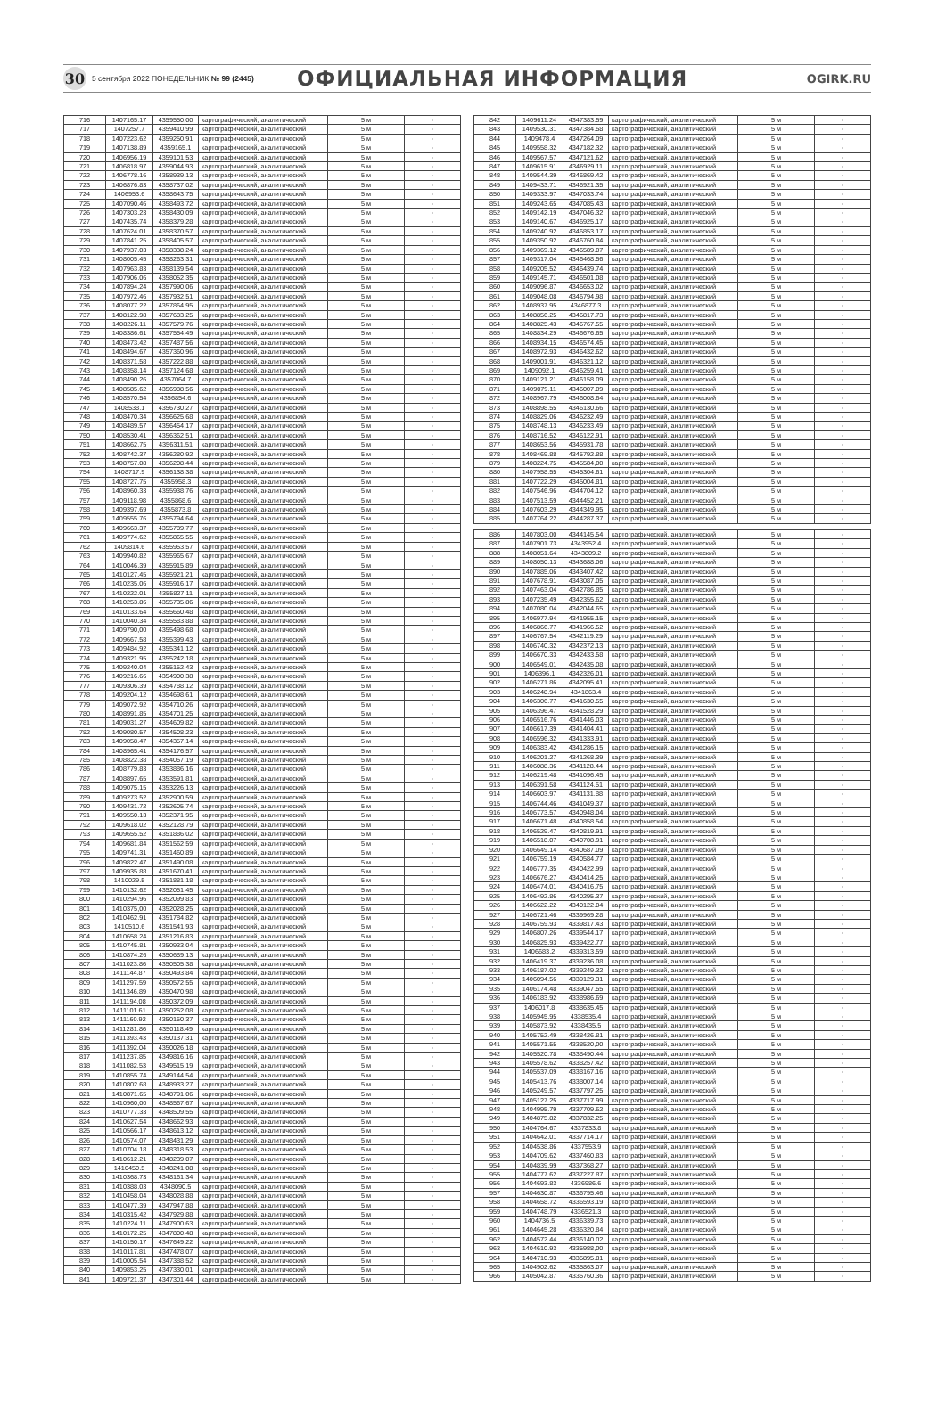30
5 сентября 2022 ПОНЕДЕЛЬНИК № 99 (2445)
ОФИЦИАЛЬНАЯ ИНФОРМАЦИЯ
OGIRK.RU
| 716 | 1407165.17 | 4359550,00 | картографический, аналитический | 5 м | - |
| 717 | 1407257.7 | 4359410.99 | картографический, аналитический | 5 м | - |
| 718 | 1407223.62 | 4359250.91 | картографический, аналитический | 5 м | - |
| 719 | 1407138.89 | 4359165.1 | картографический, аналитический | 5 м | - |
| 720 | 1406956.19 | 4359101.53 | картографический, аналитический | 5 м | - |
| 721 | 1406818.97 | 4359044.93 | картографический, аналитический | 5 м | - |
| 722 | 1406778.16 | 4358939.13 | картографический, аналитический | 5 м | - |
| 723 | 1406876.83 | 4358737.02 | картографический, аналитический | 5 м | - |
| 724 | 1406953.6 | 4358643.75 | картографический, аналитический | 5 м | - |
| 725 | 1407090.46 | 4358493.72 | картографический, аналитический | 5 м | - |
| 726 | 1407303.23 | 4358430.09 | картографический, аналитический | 5 м | - |
| 727 | 1407435.74 | 4358379.28 | картографический, аналитический | 5 м | - |
| 728 | 1407624.01 | 4358370.57 | картографический, аналитический | 5 м | - |
| 729 | 1407841.25 | 4358405.57 | картографический, аналитический | 5 м | - |
| 730 | 1407937.03 | 4358338.24 | картографический, аналитический | 5 м | - |
| 731 | 1408005.45 | 4358263.31 | картографический, аналитический | 5 м | - |
| 732 | 1407963.83 | 4358139.54 | картографический, аналитический | 5 м | - |
| 733 | 1407906.06 | 4358052.35 | картографический, аналитический | 5 м | - |
| 734 | 1407894.24 | 4357990.06 | картографический, аналитический | 5 м | - |
| 735 | 1407972.46 | 4357932.51 | картографический, аналитический | 5 м | - |
| 736 | 1408077.22 | 4357864.95 | картографический, аналитический | 5 м | - |
| 737 | 1408122.98 | 4357683.25 | картографический, аналитический | 5 м | - |
| 738 | 1408226.11 | 4357579.76 | картографический, аналитический | 5 м | - |
| 739 | 1408386.61 | 4357554.49 | картографический, аналитический | 5 м | - |
| 740 | 1408473.42 | 4357487.56 | картографический, аналитический | 5 м | - |
| 741 | 1408494.67 | 4357360.96 | картографический, аналитический | 5 м | - |
| 742 | 1408371.58 | 4357222.88 | картографический, аналитический | 5 м | - |
| 743 | 1408358.14 | 4357124.68 | картографический, аналитический | 5 м | - |
| 744 | 1408490.26 | 4357064.7 | картографический, аналитический | 5 м | - |
| 745 | 1408585.62 | 4356988.56 | картографический, аналитический | 5 м | - |
| 746 | 1408570.54 | 4356854.6 | картографический, аналитический | 5 м | - |
| 747 | 1408538.1 | 4356730.27 | картографический, аналитический | 5 м | - |
| 748 | 1408470.34 | 4356625.68 | картографический, аналитический | 5 м | - |
| 749 | 1408489.57 | 4356454.17 | картографический, аналитический | 5 м | - |
| 750 | 1408530.41 | 4356362.51 | картографический, аналитический | 5 м | - |
| 751 | 1408662.75 | 4356311.51 | картографический, аналитический | 5 м | - |
| 752 | 1408742.37 | 4356280.92 | картографический, аналитический | 5 м | - |
| 753 | 1408757.08 | 4356208.44 | картографический, аналитический | 5 м | - |
| 754 | 1408717.9 | 4356138.38 | картографический, аналитический | 5 м | - |
| 755 | 1408727.75 | 4355958.3 | картографический, аналитический | 5 м | - |
| 756 | 1408960.33 | 4355938.76 | картографический, аналитический | 5 м | - |
| 757 | 1409118.98 | 4355868.6 | картографический, аналитический | 5 м | - |
| 758 | 1409397.69 | 4355873.8 | картографический, аналитический | 5 м | - |
| 759 | 1409555.76 | 4355794.64 | картографический, аналитический | 5 м | - |
| 760 | 1409663.37 | 4355789.77 | картографический, аналитический | 5 м | - |
| 761 | 1409774.62 | 4355865.55 | картографический, аналитический | 5 м | - |
| 762 | 1409814.6 | 4355953.57 | картографический, аналитический | 5 м | - |
| 763 | 1409940.82 | 4355965.67 | картографический, аналитический | 5 м | - |
| 764 | 1410046.39 | 4355915.89 | картографический, аналитический | 5 м | - |
| 765 | 1410127.45 | 4355921.21 | картографический, аналитический | 5 м | - |
| 766 | 1410235.06 | 4355916.17 | картографический, аналитический | 5 м | - |
| 767 | 1410222.01 | 4355827.11 | картографический, аналитический | 5 м | - |
| 768 | 1410253.86 | 4355735.86 | картографический, аналитический | 5 м | - |
| 769 | 1410133.64 | 4355660.48 | картографический, аналитический | 5 м | - |
| 770 | 1410040.34 | 4355583.88 | картографический, аналитический | 5 м | - |
| 771 | 1409790,00 | 4355498.68 | картографический, аналитический | 5 м | - |
| 772 | 1409667.58 | 4355399.43 | картографический, аналитический | 5 м | - |
| 773 | 1409484.92 | 4355341.12 | картографический, аналитический | 5 м | - |
| 774 | 1409321.95 | 4355242.18 | картографический, аналитический | 5 м | - |
| 775 | 1409240.04 | 4355152.43 | картографический, аналитический | 5 м | - |
| 776 | 1409216.66 | 4354900.38 | картографический, аналитический | 5 м | - |
| 777 | 1409306.39 | 4354788.12 | картографический, аналитический | 5 м | - |
| 778 | 1409204.12 | 4354698.61 | картографический, аналитический | 5 м | - |
| 779 | 1409072.92 | 4354710.26 | картографический, аналитический | 5 м | - |
| 780 | 1408991.85 | 4354701.25 | картографический, аналитический | 5 м | - |
| 781 | 1409031.27 | 4354609.82 | картографический, аналитический | 5 м | - |
| 782 | 1409080.57 | 4354508.23 | картографический, аналитический | 5 м | - |
| 783 | 1409058.47 | 4354357.14 | картографический, аналитический | 5 м | - |
| 784 | 1408965.41 | 4354176.57 | картографический, аналитический | 5 м | - |
| 785 | 1408822.38 | 4354057.19 | картографический, аналитический | 5 м | - |
| 786 | 1408779.83 | 4353886.16 | картографический, аналитический | 5 м | - |
| 787 | 1408897.65 | 4353591.81 | картографический, аналитический | 5 м | - |
| 788 | 1409075.15 | 4353226.13 | картографический, аналитический | 5 м | - |
| 789 | 1409273.52 | 4352900.59 | картографический, аналитический | 5 м | - |
| 790 | 1409431.72 | 4352605.74 | картографический, аналитический | 5 м | - |
| 791 | 1409550.13 | 4352371.95 | картографический, аналитический | 5 м | - |
| 792 | 1409618.02 | 4352128.79 | картографический, аналитический | 5 м | - |
| 793 | 1409655.52 | 4351886.02 | картографический, аналитический | 5 м | - |
| 794 | 1409681.84 | 4351562.59 | картографический, аналитический | 5 м | - |
| 795 | 1409741.31 | 4351460.89 | картографический, аналитический | 5 м | - |
| 796 | 1409822.47 | 4351490.08 | картографический, аналитический | 5 м | - |
| 797 | 1409935.88 | 4351670.41 | картографический, аналитический | 5 м | - |
| 798 | 1410029.5 | 4351881.18 | картографический, аналитический | 5 м | - |
| 799 | 1410132.62 | 4352051.45 | картографический, аналитический | 5 м | - |
| 800 | 1410294.96 | 4352099.83 | картографический, аналитический | 5 м | - |
| 801 | 1410375,00 | 4352028.25 | картографический, аналитический | 5 м | - |
| 802 | 1410462.91 | 4351784.82 | картографический, аналитический | 5 м | - |
| 803 | 1410510.6 | 4351541.93 | картографический, аналитический | 5 м | - |
| 804 | 1410658.24 | 4351216.83 | картографический, аналитический | 5 м | - |
| 805 | 1410745.81 | 4350933.04 | картографический, аналитический | 5 м | - |
| 806 | 1410874.26 | 4350689.13 | картографический, аналитический | 5 м | - |
| 807 | 1411023.86 | 4350505.38 | картографический, аналитический | 5 м | - |
| 808 | 1411144.87 | 4350493.84 | картографический, аналитический | 5 м | - |
| 809 | 1411297.59 | 4350572.55 | картографический, аналитический | 5 м | - |
| 810 | 1411346.89 | 4350470.98 | картографический, аналитический | 5 м | - |
| 811 | 1411194.08 | 4350372.09 | картографический, аналитический | 5 м | - |
| 812 | 1411101.61 | 4350252.08 | картографический, аналитический | 5 м | - |
| 813 | 1411160.92 | 4350150.37 | картографический, аналитический | 5 м | - |
| 814 | 1411281.86 | 4350118.49 | картографический, аналитический | 5 м | - |
| 815 | 1411393.43 | 4350137.31 | картографический, аналитический | 5 м | - |
| 816 | 1411392.04 | 4350026.18 | картографический, аналитический | 5 м | - |
| 817 | 1411237.85 | 4349816.16 | картографический, аналитический | 5 м | - |
| 818 | 1411082.53 | 4349515.19 | картографический, аналитический | 5 м | - |
| 819 | 1410855.74 | 4349144.54 | картографический, аналитический | 5 м | - |
| 820 | 1410802.68 | 4348933.27 | картографический, аналитический | 5 м | - |
| 821 | 1410871.65 | 4348791.06 | картографический, аналитический | 5 м | - |
| 822 | 1410960,00 | 4348567.67 | картографический, аналитический | 5 м | - |
| 823 | 1410777.33 | 4348509.55 | картографический, аналитический | 5 м | - |
| 824 | 1410627.54 | 4348662.93 | картографический, аналитический | 5 м | - |
| 825 | 1410566.17 | 4348613.12 | картографический, аналитический | 5 м | - |
| 826 | 1410574.07 | 4348431.29 | картографический, аналитический | 5 м | - |
| 827 | 1410704.18 | 4348318.53 | картографический, аналитический | 5 м | - |
| 828 | 1410612.21 | 4348239.07 | картографический, аналитический | 5 м | - |
| 829 | 1410450.5 | 4348241.08 | картографический, аналитический | 5 м | - |
| 830 | 1410368.73 | 4348161.34 | картографический, аналитический | 5 м | - |
| 831 | 1410388.03 | 4348090.5 | картографический, аналитический | 5 м | - |
| 832 | 1410458.04 | 4348028.88 | картографический, аналитический | 5 м | - |
| 833 | 1410477.39 | 4347947.88 | картографический, аналитический | 5 м | - |
| 834 | 1410315.42 | 4347929.88 | картографический, аналитический | 5 м | - |
| 835 | 1410224.11 | 4347900.63 | картографический, аналитический | 5 м | - |
| 836 | 1410172.25 | 4347800.48 | картографический, аналитический | 5 м | - |
| 837 | 1410150.17 | 4347649.22 | картографический, аналитический | 5 м | - |
| 838 | 1410117.81 | 4347478.07 | картографический, аналитический | 5 м | - |
| 839 | 1410005.54 | 4347388.52 | картографический, аналитический | 5 м | - |
| 840 | 1409853.25 | 4347330.01 | картографический, аналитический | 5 м | - |
| 841 | 1409721.37 | 4347301.44 | картографический, аналитический | 5 м | - |
| 842 | 1409611.24 | 4347383.59 | картографический, аналитический | 5 м | - |
| 843 | 1409530.31 | 4347384.58 | картографический, аналитический | 5 м | - |
| 844 | 1409478.4 | 4347264.09 | картографический, аналитический | 5 м | - |
| 845 | 1409558.32 | 4347182.32 | картографический, аналитический | 5 м | - |
| 846 | 1409567.57 | 4347121.62 | картографический, аналитический | 5 м | - |
| 847 | 1409615.91 | 4346929.11 | картографический, аналитический | 5 м | - |
| 848 | 1409544.39 | 4346869.42 | картографический, аналитический | 5 м | - |
| 849 | 1409433.71 | 4346921.35 | картографический, аналитический | 5 м | - |
| 850 | 1409333.97 | 4347033.74 | картографический, аналитический | 5 м | - |
| 851 | 1409243.65 | 4347085.43 | картографический, аналитический | 5 м | - |
| 852 | 1409142.19 | 4347046.32 | картографический, аналитический | 5 м | - |
| 853 | 1409140.67 | 4346925.17 | картографический, аналитический | 5 м | - |
| 854 | 1409240.92 | 4346853.17 | картографический, аналитический | 5 м | - |
| 855 | 1409350.92 | 4346760.84 | картографический, аналитический | 5 м | - |
| 856 | 1409369.12 | 4346589.07 | картографический, аналитический | 5 м | - |
| 857 | 1409317.04 | 4346468.56 | картографический, аналитический | 5 м | - |
| 858 | 1409205.52 | 4346439.74 | картографический, аналитический | 5 м | - |
| 859 | 1409145.71 | 4346501.08 | картографический, аналитический | 5 м | - |
| 860 | 1409096.87 | 4346653.02 | картографический, аналитический | 5 м | - |
| 861 | 1409048.08 | 4346794.98 | картографический, аналитический | 5 м | - |
| 862 | 1408937.95 | 4346877.3 | картографический, аналитический | 5 м | - |
| 863 | 1408856.25 | 4346817.73 | картографический, аналитический | 5 м | - |
| 864 | 1408825.43 | 4346767.55 | картографический, аналитический | 5 м | - |
| 865 | 1408834.29 | 4346676.65 | картографический, аналитический | 5 м | - |
| 866 | 1408934.15 | 4346574.45 | картографический, аналитический | 5 м | - |
| 867 | 1408972.93 | 4346432.62 | картографический, аналитический | 5 м | - |
| 868 | 1409001.91 | 4346321.12 | картографический, аналитический | 5 м | - |
| 869 | 1409092.1 | 4346259.41 | картографический, аналитический | 5 м | - |
| 870 | 1409121.21 | 4346158.09 | картографический, аналитический | 5 м | - |
| 871 | 1409079.11 | 4346007.09 | картографический, аналитический | 5 м | - |
| 872 | 1408967.79 | 4346008.64 | картографический, аналитический | 5 м | - |
| 873 | 1408898.55 | 4346130.66 | картографический, аналитический | 5 м | - |
| 874 | 1408829.06 | 4346232.49 | картографический, аналитический | 5 м | - |
| 875 | 1408748.13 | 4346233.49 | картографический, аналитический | 5 м | - |
| 876 | 1408716.52 | 4346122.91 | картографический, аналитический | 5 м | - |
| 877 | 1408653.56 | 4345931.78 | картографический, аналитический | 5 м | - |
| 878 | 1408469.88 | 4345792.88 | картографический, аналитический | 5 м | - |
| 879 | 1408224.75 | 4345584,00 | картографический, аналитический | 5 м | - |
| 880 | 1407958.55 | 4345304.61 | картографический, аналитический | 5 м | - |
| 881 | 1407722.29 | 4345004.81 | картографический, аналитический | 5 м | - |
| 882 | 1407546.96 | 4344704.12 | картографический, аналитический | 5 м | - |
| 883 | 1407513.59 | 4344452.21 | картографический, аналитический | 5 м | - |
| 884 | 1407603.29 | 4344349.95 | картографический, аналитический | 5 м | - |
| 885 | 1407764.22 | 4344287.37 | картографический, аналитический | 5 м | - |
| 886 | 1407803,00 | 4344145.54 | картографический, аналитический | 5 м | - |
| 887 | 1407901.73 | 4343952.4 | картографический, аналитический | 5 м | - |
| 888 | 1408051.64 | 4343809.2 | картографический, аналитический | 5 м | - |
| 889 | 1408050.13 | 4343688.06 | картографический, аналитический | 5 м | - |
| 890 | 1407885.06 | 4343407.42 | картографический, аналитический | 5 м | - |
| 891 | 1407678.91 | 4343087.05 | картографический, аналитический | 5 м | - |
| 892 | 1407463.04 | 4342786.85 | картографический, аналитический | 5 м | - |
| 893 | 1407235.49 | 4342355.62 | картографический, аналитический | 5 м | - |
| 894 | 1407080.04 | 4342044.65 | картографический, аналитический | 5 м | - |
| 895 | 1406977.94 | 4341955.15 | картографический, аналитический | 5 м | - |
| 896 | 1406866.77 | 4341966.52 | картографический, аналитический | 5 м | - |
| 897 | 1406767.54 | 4342119.29 | картографический, аналитический | 5 м | - |
| 898 | 1406740.32 | 4342372.13 | картографический, аналитический | 5 м | - |
| 899 | 1406670.33 | 4342433.58 | картографический, аналитический | 5 м | - |
| 900 | 1406549.01 | 4342435.08 | картографический, аналитический | 5 м | - |
| 901 | 1406396.1 | 4342326.01 | картографический, аналитический | 5 м | - |
| 902 | 1406271.86 | 4342095.41 | картографический, аналитический | 5 м | - |
| 903 | 1406248.94 | 4341863.4 | картографический, аналитический | 5 м | - |
| 904 | 1406306.77 | 4341630.55 | картографический, аналитический | 5 м | - |
| 905 | 1406396.47 | 4341528.29 | картографический, аналитический | 5 м | - |
| 906 | 1406516.76 | 4341446.03 | картографический, аналитический | 5 м | - |
| 907 | 1406617.39 | 4341404.41 | картографический, аналитический | 5 м | - |
| 908 | 1406596.32 | 4341333.91 | картографический, аналитический | 5 м | - |
| 909 | 1406383.42 | 4341286.15 | картографический, аналитический | 5 м | - |
| 910 | 1406201.27 | 4341268.39 | картографический, аналитический | 5 м | - |
| 911 | 1406088.36 | 4341128.44 | картографический, аналитический | 5 м | - |
| 912 | 1406219.48 | 4341096.45 | картографический, аналитический | 5 м | - |
| 913 | 1406391.58 | 4341124.51 | картографический, аналитический | 5 м | - |
| 914 | 1406603.97 | 4341131.88 | картографический, аналитический | 5 м | - |
| 915 | 1406744.46 | 4341049.37 | картографический, аналитический | 5 м | - |
| 916 | 1406773.57 | 4340948.04 | картографический, аналитический | 5 м | - |
| 917 | 1406671.48 | 4340858.54 | картографический, аналитический | 5 м | - |
| 918 | 1406529.47 | 4340819.91 | картографический, аналитический | 5 м | - |
| 919 | 1406518.07 | 4340708.91 | картографический, аналитический | 5 м | - |
| 920 | 1406649.14 | 4340687.09 | картографический, аналитический | 5 м | - |
| 921 | 1406759.19 | 4340584.77 | картографический, аналитический | 5 м | - |
| 922 | 1406777.35 | 4340422.99 | картографический, аналитический | 5 м | - |
| 923 | 1406676.27 | 4340414.25 | картографический, аналитический | 5 м | - |
| 924 | 1406474.01 | 4340416.75 | картографический, аналитический | 5 м | - |
| 925 | 1406492.86 | 4340295.37 | картографический, аналитический | 5 м | - |
| 926 | 1406622.22 | 4340122.04 | картографический, аналитический | 5 м | - |
| 927 | 1406721.46 | 4339969.28 | картографический, аналитический | 5 м | - |
| 928 | 1406759.93 | 4339817.43 | картографический, аналитический | 5 м | - |
| 929 | 1406807.26 | 4339544.17 | картографический, аналитический | 5 м | - |
| 930 | 1406825.93 | 4339422.77 | картографический, аналитический | 5 м | - |
| 931 | 1406683.2 | 4339313.59 | картографический, аналитический | 5 м | - |
| 932 | 1406419.37 | 4339236.08 | картографический, аналитический | 5 м | - |
| 933 | 1406187.02 | 4339249.32 | картографический, аналитический | 5 м | - |
| 934 | 1406094.56 | 4339129.31 | картографический, аналитический | 5 м | - |
| 935 | 1406174.48 | 4339047.55 | картографический, аналитический | 5 м | - |
| 936 | 1406183.92 | 4338986.69 | картографический, аналитический | 5 м | - |
| 937 | 1406017.8 | 4338635.45 | картографический, аналитический | 5 м | - |
| 938 | 1405945.95 | 4338535.4 | картографический, аналитический | 5 м | - |
| 939 | 1405873.92 | 4338435.5 | картографический, аналитический | 5 м | - |
| 940 | 1405752.49 | 4338426.81 | картографический, аналитический | 5 м | - |
| 941 | 1405571.55 | 4338520,00 | картографический, аналитический | 5 м | - |
| 942 | 1405520.78 | 4338490.44 | картографический, аналитический | 5 м | - |
| 943 | 1405578.62 | 4338257.42 | картографический, аналитический | 5 м | - |
| 944 | 1405537.09 | 4338167.16 | картографический, аналитический | 5 м | - |
| 945 | 1405413.76 | 4338007.14 | картографический, аналитический | 5 м | - |
| 946 | 1405249.57 | 4337797.25 | картографический, аналитический | 5 м | - |
| 947 | 1405127.25 | 4337717.99 | картографический, аналитический | 5 м | - |
| 948 | 1404995.79 | 4337709.62 | картографический, аналитический | 5 м | - |
| 949 | 1404875.82 | 4337832.25 | картографический, аналитический | 5 м | - |
| 950 | 1404764.67 | 4337833.8 | картографический, аналитический | 5 м | - |
| 951 | 1404642.01 | 4337714.17 | картографический, аналитический | 5 м | - |
| 952 | 1404538.86 | 4337553.9 | картографический, аналитический | 5 м | - |
| 953 | 1404709.62 | 4337460.83 | картографический, аналитический | 5 м | - |
| 954 | 1404839.99 | 4337368.27 | картографический, аналитический | 5 м | - |
| 955 | 1404777.62 | 4337227.87 | картографический, аналитический | 5 м | - |
| 956 | 1404693.83 | 4336986.6 | картографический, аналитический | 5 м | - |
| 957 | 1404630.87 | 4336795.46 | картографический, аналитический | 5 м | - |
| 958 | 1404658.72 | 4336593.19 | картографический, аналитический | 5 м | - |
| 959 | 1404748.79 | 4336521.3 | картографический, аналитический | 5 м | - |
| 960 | 1404736.5 | 4336339.73 | картографический, аналитический | 5 м | - |
| 961 | 1404645.28 | 4336320.84 | картографический, аналитический | 5 м | - |
| 962 | 1404572.44 | 4336140.02 | картографический, аналитический | 5 м | - |
| 963 | 1404610.93 | 4335988,00 | картографический, аналитический | 5 м | - |
| 964 | 1404710.93 | 4335895.81 | картографический, аналитический | 5 м | - |
| 965 | 1404902.62 | 4335863.07 | картографический, аналитический | 5 м | - |
| 966 | 1405042.87 | 4335760.36 | картографический, аналитический | 5 м | - |